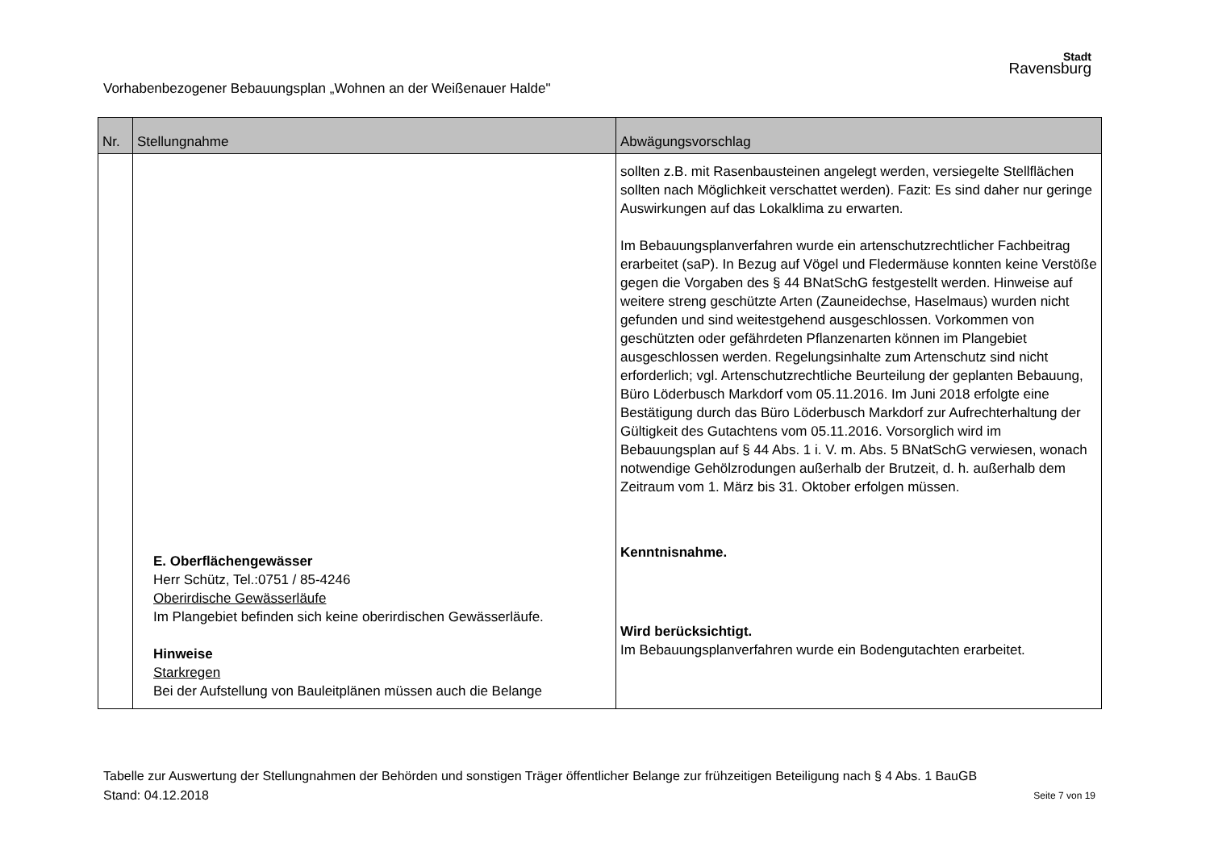Vorhabenbezogener Bebauungsplan „Wohnen an der Weißenauer Halde"
Stadt
Ravensburg
| Nr. | Stellungnahme | Abwägungsvorschlag |
| --- | --- | --- |
| | E. Oberflächengewässer Herr Schütz, Tel.:0751 / 85-4246 Oberirdische Gewässerläufe Im Plangebiet befinden sich keine oberirdischen Gewässerläufe. Hinweise Starkregen Bei der Aufstellung von Bauleitplänen müssen auch die Belange | sollten z.B. mit Rasenbausteinen angelegt werden, versiegelte Stellflächen sollten nach Möglichkeit verschattet werden). Fazit: Es sind daher nur geringe Auswirkungen auf das Lokalklima zu erwarten. Im Bebauungsplanverfahren wurde ein artenschutzrechtlicher Fachbeitrag erarbeitet (saP). In Bezug auf Vögel und Fledermäuse konnten keine Verstöße gegen die Vorgaben des § 44 BNatSchG festgestellt werden. Hinweise auf weitere streng geschützte Arten (Zauneidechse, Haselmaus) wurden nicht gefunden und sind weitestgehend ausgeschlossen. Vorkommen von geschützten oder gefährdeten Pflanzenarten können im Plangebiet ausgeschlossen werden. Regelungsinhalte zum Artenschutz sind nicht erforderlich; vgl. Artenschutzrechtliche Beurteilung der geplanten Bebauung, Büro Löderbusch Markdorf vom 05.11.2016. Im Juni 2018 erfolgte eine Bestätigung durch das Büro Löderbusch Markdorf zur Aufrechterhaltung der Gültigkeit des Gutachtens vom 05.11.2016. Vorsorglich wird im Bebauungsplan auf § 44 Abs. 1 i. V. m. Abs. 5 BNatSchG verwiesen, wonach notwendige Gehölzrodungen außerhalb der Brutzeit, d. h. außerhalb dem Zeitraum vom 1. März bis 31. Oktober erfolgen müssen. Kenntnisnahme. Wird berücksichtigt. Im Bebauungsplanverfahren wurde ein Bodengutachten erarbeitet. |
Tabelle zur Auswertung der Stellungnahmen der Behörden und sonstigen Träger öffentlicher Belange zur frühzeitigen Beteiligung nach § 4 Abs. 1 BauGB
Stand: 04.12.2018 Seite 7 von 19